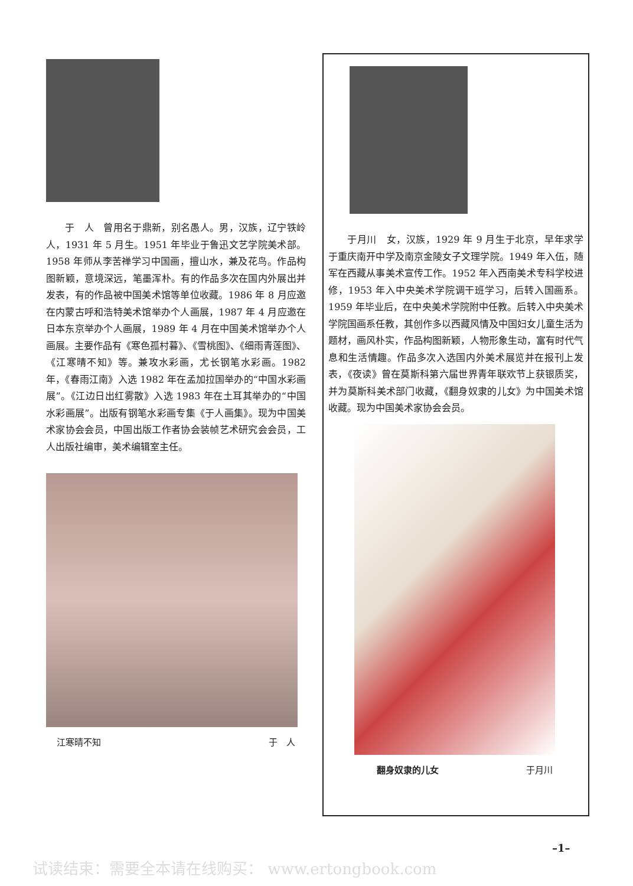于　人　曾用名于鼎新，别名愚人。男，汉族，辽宁铁岭人，1931 年 5 月生。1951 年毕业于鲁迅文艺学院美术部。1958 年师从李苦禅学习中国画，擅山水，兼及花鸟。作品构图新颖，意境深远，笔墨浑朴。有的作品多次在国内外展出并发表，有的作品被中国美术馆等单位收藏。1986 年 8 月应邀在内蒙古呼和浩特美术馆举办个人画展，1987 年 4 月应邀在日本东京举办个人画展，1989 年 4 月在中国美术馆举办个人画展。主要作品有《寒色孤村暮》、《雪桃图》、《细雨青莲图》、《江寒晴不知》等。兼攻水彩画，尤长钢笔水彩画。1982 年，《春雨江南》入选 1982 年在孟加拉国举办的“中国水彩画展”。《江边日出红雾散》入选 1983 年在土耳其举办的“中国水彩画展”。出版有钢笔水彩画专集《于人画集》。现为中国美术家协会会员，中国出版工作者协会装帧艺术研究会会员，工人出版社编审，美术编辑室主任。
江寒晴不知 于　人
于月川　女，汉族，1929 年 9 月生于北京，早年求学于重庆南开中学及南京金陵女子文理学院。1949 年入伍，随军在西藏从事美术宣传工作。1952 年入西南美术专科学校进修，1953 年入中央美术学院调干班学习，后转入国画系。1959 年毕业后，在中央美术学院附中任教。后转入中央美术学院国画系任教，其创作多以西藏风情及中国妇女儿童生活为题材，画风朴实，作品构图新颖，人物形象生动，富有时代气息和生活情趣。作品多次入选国内外美术展览并在报刊上发表，《夜读》曾在莫斯科第六届世界青年联欢节上获银质奖，并为莫斯科美术部门收藏，《翻身奴隶的儿女》为中国美术馆收藏。现为中国美术家协会会员。
翻身奴隶的儿女 于月川
–1–
试读结束：需要全本请在线购买： www.ertongbook.com